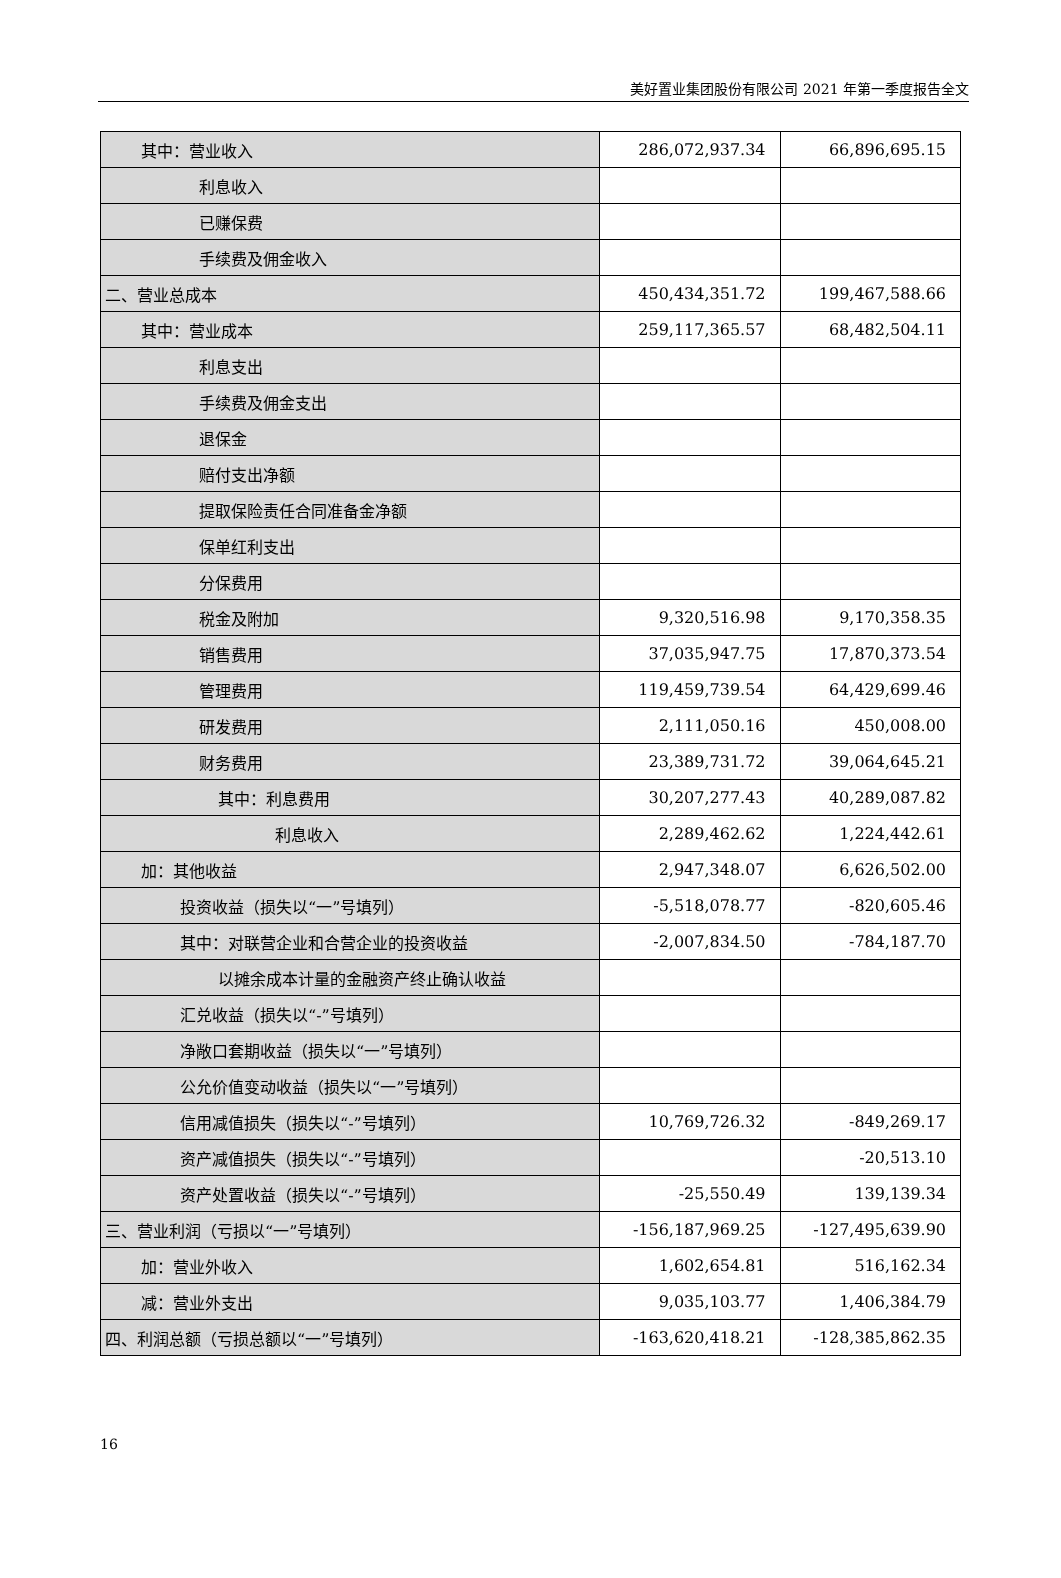美好置业集团股份有限公司 2021 年第一季度报告全文
| 其中：营业收入 | 286,072,937.34 | 66,896,695.15 |
| 利息收入 | | |
| 已赚保费 | | |
| 手续费及佣金收入 | | |
| 二、营业总成本 | 450,434,351.72 | 199,467,588.66 |
| 其中：营业成本 | 259,117,365.57 | 68,482,504.11 |
| 利息支出 | | |
| 手续费及佣金支出 | | |
| 退保金 | | |
| 赔付支出净额 | | |
| 提取保险责任合同准备金净额 | | |
| 保单红利支出 | | |
| 分保费用 | | |
| 税金及附加 | 9,320,516.98 | 9,170,358.35 |
| 销售费用 | 37,035,947.75 | 17,870,373.54 |
| 管理费用 | 119,459,739.54 | 64,429,699.46 |
| 研发费用 | 2,111,050.16 | 450,008.00 |
| 财务费用 | 23,389,731.72 | 39,064,645.21 |
| 其中：利息费用 | 30,207,277.43 | 40,289,087.82 |
| 利息收入 | 2,289,462.62 | 1,224,442.61 |
| 加：其他收益 | 2,947,348.07 | 6,626,502.00 |
| 投资收益（损失以“一”号填列） | -5,518,078.77 | -820,605.46 |
| 其中：对联营企业和合营企业的投资收益 | -2,007,834.50 | -784,187.70 |
| 以摊余成本计量的金融资产终止确认收益 | | |
| 汇兑收益（损失以“-”号填列） | | |
| 净敞口套期收益（损失以“一”号填列） | | |
| 公允价值变动收益（损失以“一”号填列） | | |
| 信用减值损失（损失以“-”号填列） | 10,769,726.32 | -849,269.17 |
| 资产减值损失（损失以“-”号填列） | | -20,513.10 |
| 资产处置收益（损失以“-”号填列） | -25,550.49 | 139,139.34 |
| 三、营业利润（亏损以“一”号填列） | -156,187,969.25 | -127,495,639.90 |
| 加：营业外收入 | 1,602,654.81 | 516,162.34 |
| 减：营业外支出 | 9,035,103.77 | 1,406,384.79 |
| 四、利润总额（亏损总额以“一”号填列） | -163,620,418.21 | -128,385,862.35 |
16